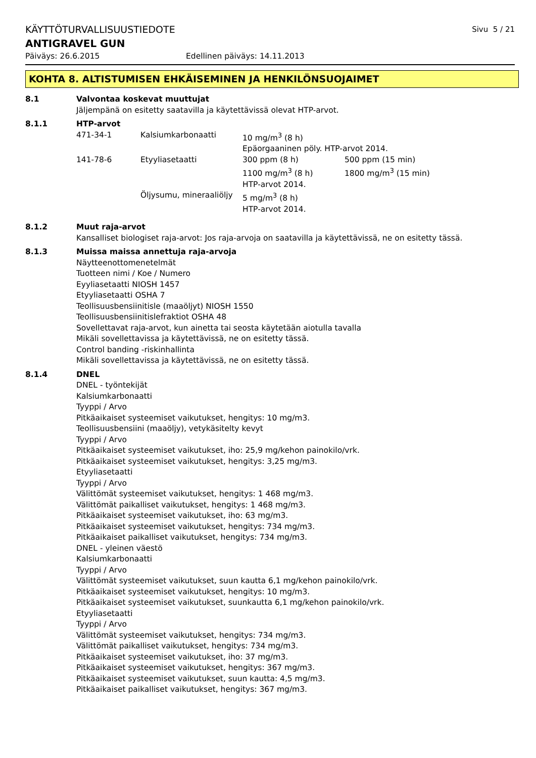KÄYTTÖTURVALLISUUSTIEDOTE Sivu 5 / 21
ANTIGRAVEL GUN
Päiväys: 26.6.2015 Edellinen päiväys: 14.11.2013
KOHTA 8. ALTISTUMISEN EHKÄISEMINEN JA HENKILÖNSUOJAIMET
8.1 Valvontaa koskevat muuttujat
Jäljempänä on esitetty saatavilla ja käytettävissä olevat HTP-arvot.
8.1.1 HTP-arvot
| 471-34-1 | Kalsiumkarbonaatti | 10 mg/m<sup>3</sup> (8 h) | |
| | | Epäorgaaninen pöly. HTP-arvot 2014. | |
| 141-78-6 | Etyyliasetaatti | 300 ppm (8 h) | 500 ppm (15 min) |
| | | 1100 mg/m<sup>3</sup> (8 h) | 1800 mg/m<sup>3</sup> (15 min) |
| | | HTP-arvot 2014. | |
| | Öljysumu, mineraaliöljy | 5 mg/m<sup>3</sup> (8 h) | |
| | | HTP-arvot 2014. | |
8.1.2 Muut raja-arvot
Kansalliset biologiset raja-arvot: Jos raja-arvoja on saatavilla ja käytettävissä, ne on esitetty tässä.
8.1.3 Muissa maissa annettuja raja-arvoja
Näytteenottomenetelmät
Tuotteen nimi / Koe / Numero
Eyyliasetaatti NIOSH 1457
Etyyliasetaatti OSHA 7
Teollisuusbensiinitisle (maaöljyt) NIOSH 1550
Teollisuusbensiinitislefraktiot OSHA 48
Sovellettavat raja-arvot, kun ainetta tai seosta käytetään aiotulla tavalla
Mikäli sovellettavissa ja käytettävissä, ne on esitetty tässä.
Control banding -riskinhallinta
Mikäli sovellettavissa ja käytettävissä, ne on esitetty tässä.
8.1.4 DNEL
DNEL - työntekijät
Kalsiumkarbonaatti
Tyyppi / Arvo
Pitkäaikaiset systeemiset vaikutukset, hengitys: 10 mg/m3.
Teollisuusbensiini (maaöljy), vetykäsitelty kevyt
Tyyppi / Arvo
Pitkäaikaiset systeemiset vaikutukset, iho: 25,9 mg/kehon painokilo/vrk.
Pitkäaikaiset systeemiset vaikutukset, hengitys: 3,25 mg/m3.
Etyyliasetaatti
Tyyppi / Arvo
Välittömät systeemiset vaikutukset, hengitys: 1 468 mg/m3.
Välittömät paikalliset vaikutukset, hengitys: 1 468 mg/m3.
Pitkäaikaiset systeemiset vaikutukset, iho: 63 mg/m3.
Pitkäaikaiset systeemiset vaikutukset, hengitys: 734 mg/m3.
Pitkäaikaiset paikalliset vaikutukset, hengitys: 734 mg/m3.
DNEL - yleinen väestö
Kalsiumkarbonaatti
Tyyppi / Arvo
Välittömät systeemiset vaikutukset, suun kautta 6,1 mg/kehon painokilo/vrk.
Pitkäaikaiset systeemiset vaikutukset, hengitys: 10 mg/m3.
Pitkäaikaiset systeemiset vaikutukset, suunkautta 6,1 mg/kehon painokilo/vrk.
Etyyliasetaatti
Tyyppi / Arvo
Välittömät systeemiset vaikutukset, hengitys: 734 mg/m3.
Välittömät paikalliset vaikutukset, hengitys: 734 mg/m3.
Pitkäaikaiset systeemiset vaikutukset, iho: 37 mg/m3.
Pitkäaikaiset systeemiset vaikutukset, hengitys: 367 mg/m3.
Pitkäaikaiset systeemiset vaikutukset, suun kautta: 4,5 mg/m3.
Pitkäaikaiset paikalliset vaikutukset, hengitys: 367 mg/m3.